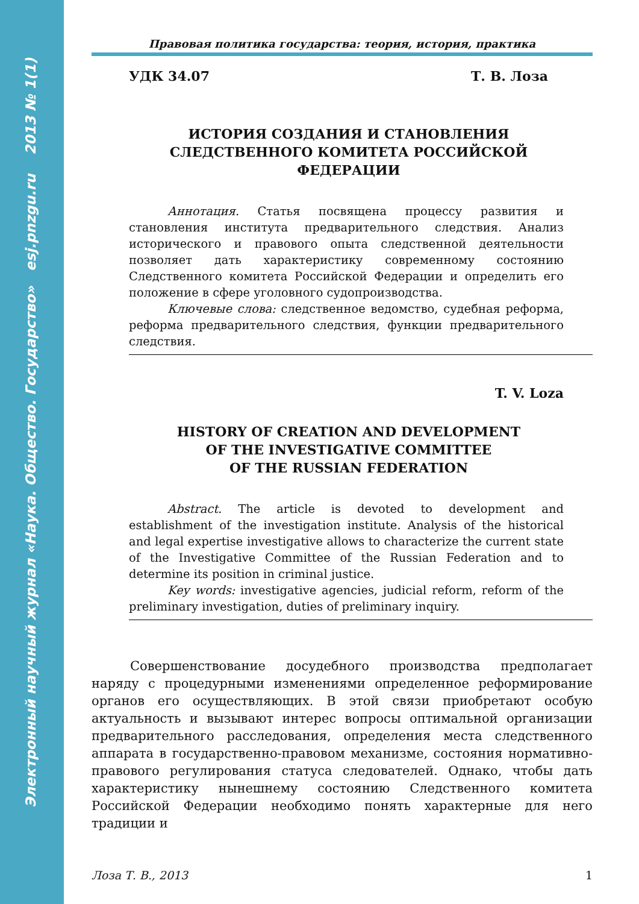Электронный научный журнал «Наука. Общество. Государство» esj.pnzgu.ru 2013 № 1(1)
Правовая политика государства: теория, история, практика
УДК 34.07 Т. В. Лоза
ИСТОРИЯ СОЗДАНИЯ И СТАНОВЛЕНИЯ
СЛЕДСТВЕННОГО КОМИТЕТА РОССИЙСКОЙ
ФЕДЕРАЦИИ
Аннотация. Статья посвящена процессу развития и становления института предварительного следствия. Анализ исторического и правового опыта следственной деятельности позволяет дать характеристику современному состоянию Следственного комитета Российской Федерации и определить его положение в сфере уголовного судопроизводства.
Ключевые слова: следственное ведомство, судебная реформа, реформа предварительного следствия, функции предварительного следствия.
T. V. Loza
HISTORY OF CREATION AND DEVELOPMENT
OF THE INVESTIGATIVE COMMITTEE
OF THE RUSSIAN FEDERATION
Abstract. The article is devoted to development and establishment of the investigation institute. Analysis of the historical and legal expertise investigative allows to characterize the current state of the Investigative Committee of the Russian Federation and to determine its position in criminal justice.
Key words: investigative agencies, judicial reform, reform of the preliminary investigation, duties of preliminary inquiry.
Совершенствование досудебного производства предполагает наряду с процедурными изменениями определенное реформирование органов его осуществляющих. В этой связи приобретают особую актуальность и вызывают интерес вопросы оптимальной организации предварительного расследования, определения места следственного аппарата в государственно-правовом механизме, состояния нормативно-правового регулирования статуса следователей. Однако, чтобы дать характеристику нынешнему состоянию Следственного комитета Российской Федерации необходимо понять характерные для него традиции и
Лоза Т. В., 2013 1